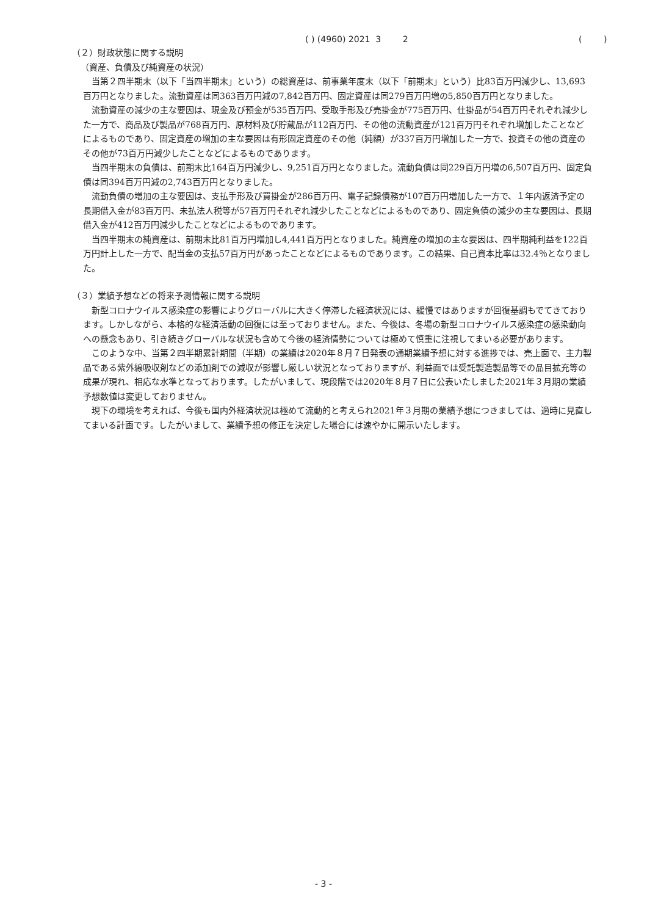( ) (4960) 2021 3 2 ( )
（２）財政状態に関する説明
（資産、負債及び純資産の状況）
当第２四半期末（以下「当四半期末」という）の総資産は、前事業年度末（以下「前期末」という）比83百万円減少し、13,693百万円となりました。流動資産は同363百万円減の7,842百万円、固定資産は同279百万円増の5,850百万円となりました。
流動資産の減少の主な要因は、現金及び預金が535百万円、受取手形及び売掛金が775百万円、仕掛品が54百万円それぞれ減少した一方で、商品及び製品が768百万円、原材料及び貯蔵品が112百万円、その他の流動資産が121百万円それぞれ増加したことなどによるものであり、固定資産の増加の主な要因は有形固定資産のその他（純額）が337百万円増加した一方で、投資その他の資産のその他が73百万円減少したことなどによるものであります。
当四半期末の負債は、前期末比164百万円減少し、9,251百万円となりました。流動負債は同229百万円増の6,507百万円、固定負債は同394百万円減の2,743百万円となりました。
流動負債の増加の主な要因は、支払手形及び買掛金が286百万円、電子記録債務が107百万円増加した一方で、１年内返済予定の長期借入金が83百万円、未払法人税等が57百万円それぞれ減少したことなどによるものであり、固定負債の減少の主な要因は、長期借入金が412百万円減少したことなどによるものであります。
当四半期末の純資産は、前期末比81百万円増加し4,441百万円となりました。純資産の増加の主な要因は、四半期純利益を122百万円計上した一方で、配当金の支払57百万円があったことなどによるものであります。この結果、自己資本比率は32.4％となりました。
（３）業績予想などの将来予測情報に関する説明
新型コロナウイルス感染症の影響によりグローバルに大きく停滞した経済状況には、緩慢ではありますが回復基調もでてきております。しかしながら、本格的な経済活動の回復には至っておりません。また、今後は、冬場の新型コロナウイルス感染症の感染動向への懸念もあり、引き続きグローバルな状況も含めて今後の経済情勢については極めて慎重に注視してまいる必要があります。
このような中、当第２四半期累計期間（半期）の業績は2020年８月７日発表の通期業績予想に対する進捗では、売上面で、主力製品である紫外線吸収剤などの添加剤での減収が影響し厳しい状況となっておりますが、利益面では受託製造製品等での品目拡充等の成果が現れ、相応な水準となっております。したがいまして、現段階では2020年８月７日に公表いたしました2021年３月期の業績予想数値は変更しておりません。
現下の環境を考えれば、今後も国内外経済状況は極めて流動的と考えられ2021年３月期の業績予想につきましては、適時に見直してまいる計画です。したがいまして、業績予想の修正を決定した場合には速やかに開示いたします。
- 3 -